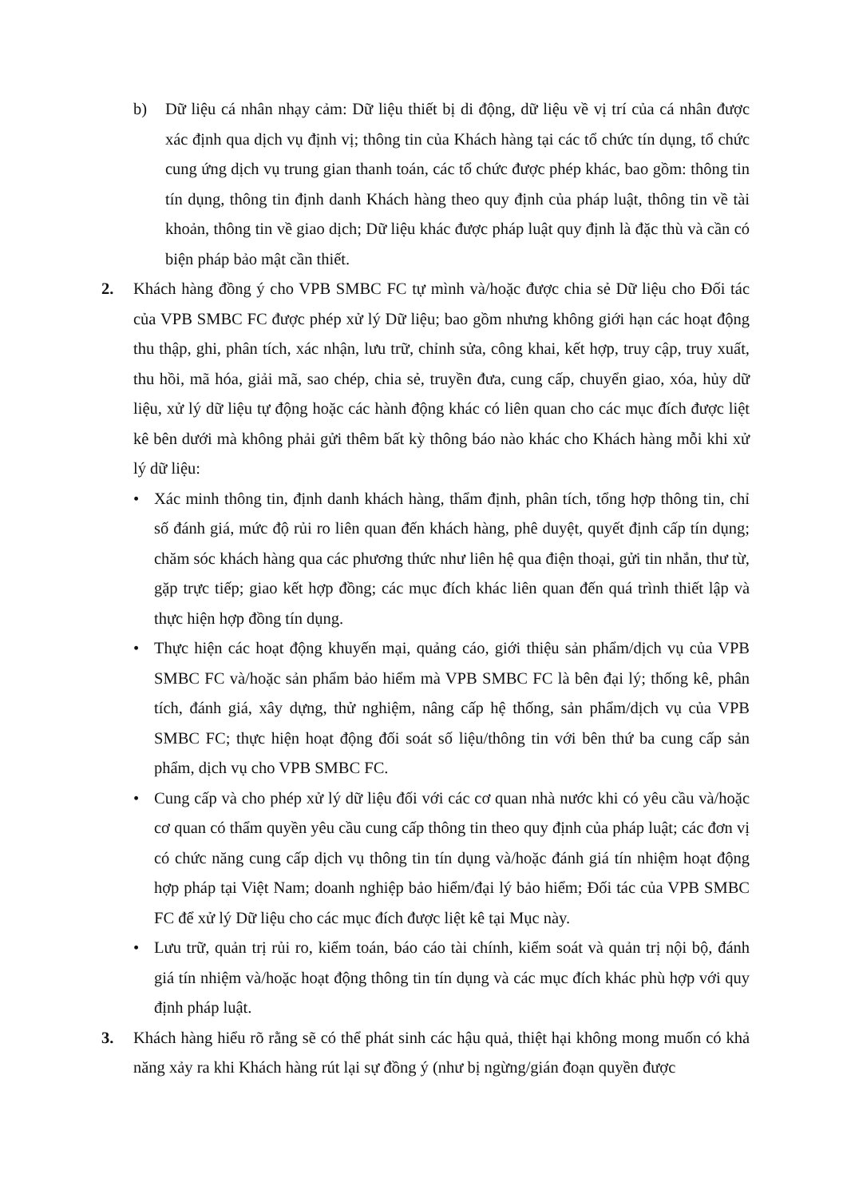b) Dữ liệu cá nhân nhạy cảm: Dữ liệu thiết bị di động, dữ liệu về vị trí của cá nhân được xác định qua dịch vụ định vị; thông tin của Khách hàng tại các tổ chức tín dụng, tổ chức cung ứng dịch vụ trung gian thanh toán, các tổ chức được phép khác, bao gồm: thông tin tín dụng, thông tin định danh Khách hàng theo quy định của pháp luật, thông tin về tài khoản, thông tin về giao dịch; Dữ liệu khác được pháp luật quy định là đặc thù và cần có biện pháp bảo mật cần thiết.
2. Khách hàng đồng ý cho VPB SMBC FC tự mình và/hoặc được chia sẻ Dữ liệu cho Đối tác của VPB SMBC FC được phép xử lý Dữ liệu; bao gồm nhưng không giới hạn các hoạt động thu thập, ghi, phân tích, xác nhận, lưu trữ, chỉnh sửa, công khai, kết hợp, truy cập, truy xuất, thu hồi, mã hóa, giải mã, sao chép, chia sẻ, truyền đưa, cung cấp, chuyển giao, xóa, hủy dữ liệu, xử lý dữ liệu tự động hoặc các hành động khác có liên quan cho các mục đích được liệt kê bên dưới mà không phải gửi thêm bất kỳ thông báo nào khác cho Khách hàng mỗi khi xử lý dữ liệu:
• Xác minh thông tin, định danh khách hàng, thẩm định, phân tích, tổng hợp thông tin, chỉ số đánh giá, mức độ rủi ro liên quan đến khách hàng, phê duyệt, quyết định cấp tín dụng; chăm sóc khách hàng qua các phương thức như liên hệ qua điện thoại, gửi tin nhắn, thư từ, gặp trực tiếp; giao kết hợp đồng; các mục đích khác liên quan đến quá trình thiết lập và thực hiện hợp đồng tín dụng.
• Thực hiện các hoạt động khuyến mại, quảng cáo, giới thiệu sản phẩm/dịch vụ của VPB SMBC FC và/hoặc sản phẩm bảo hiểm mà VPB SMBC FC là bên đại lý; thống kê, phân tích, đánh giá, xây dựng, thử nghiệm, nâng cấp hệ thống, sản phẩm/dịch vụ của VPB SMBC FC; thực hiện hoạt động đối soát số liệu/thông tin với bên thứ ba cung cấp sản phẩm, dịch vụ cho VPB SMBC FC.
• Cung cấp và cho phép xử lý dữ liệu đối với các cơ quan nhà nước khi có yêu cầu và/hoặc cơ quan có thẩm quyền yêu cầu cung cấp thông tin theo quy định của pháp luật; các đơn vị có chức năng cung cấp dịch vụ thông tin tín dụng và/hoặc đánh giá tín nhiệm hoạt động hợp pháp tại Việt Nam; doanh nghiệp bảo hiểm/đại lý bảo hiểm; Đối tác của VPB SMBC FC để xử lý Dữ liệu cho các mục đích được liệt kê tại Mục này.
• Lưu trữ, quản trị rủi ro, kiểm toán, báo cáo tài chính, kiểm soát và quản trị nội bộ, đánh giá tín nhiệm và/hoặc hoạt động thông tin tín dụng và các mục đích khác phù hợp với quy định pháp luật.
3. Khách hàng hiểu rõ rằng sẽ có thể phát sinh các hậu quả, thiệt hại không mong muốn có khả năng xảy ra khi Khách hàng rút lại sự đồng ý (như bị ngừng/gián đoạn quyền được